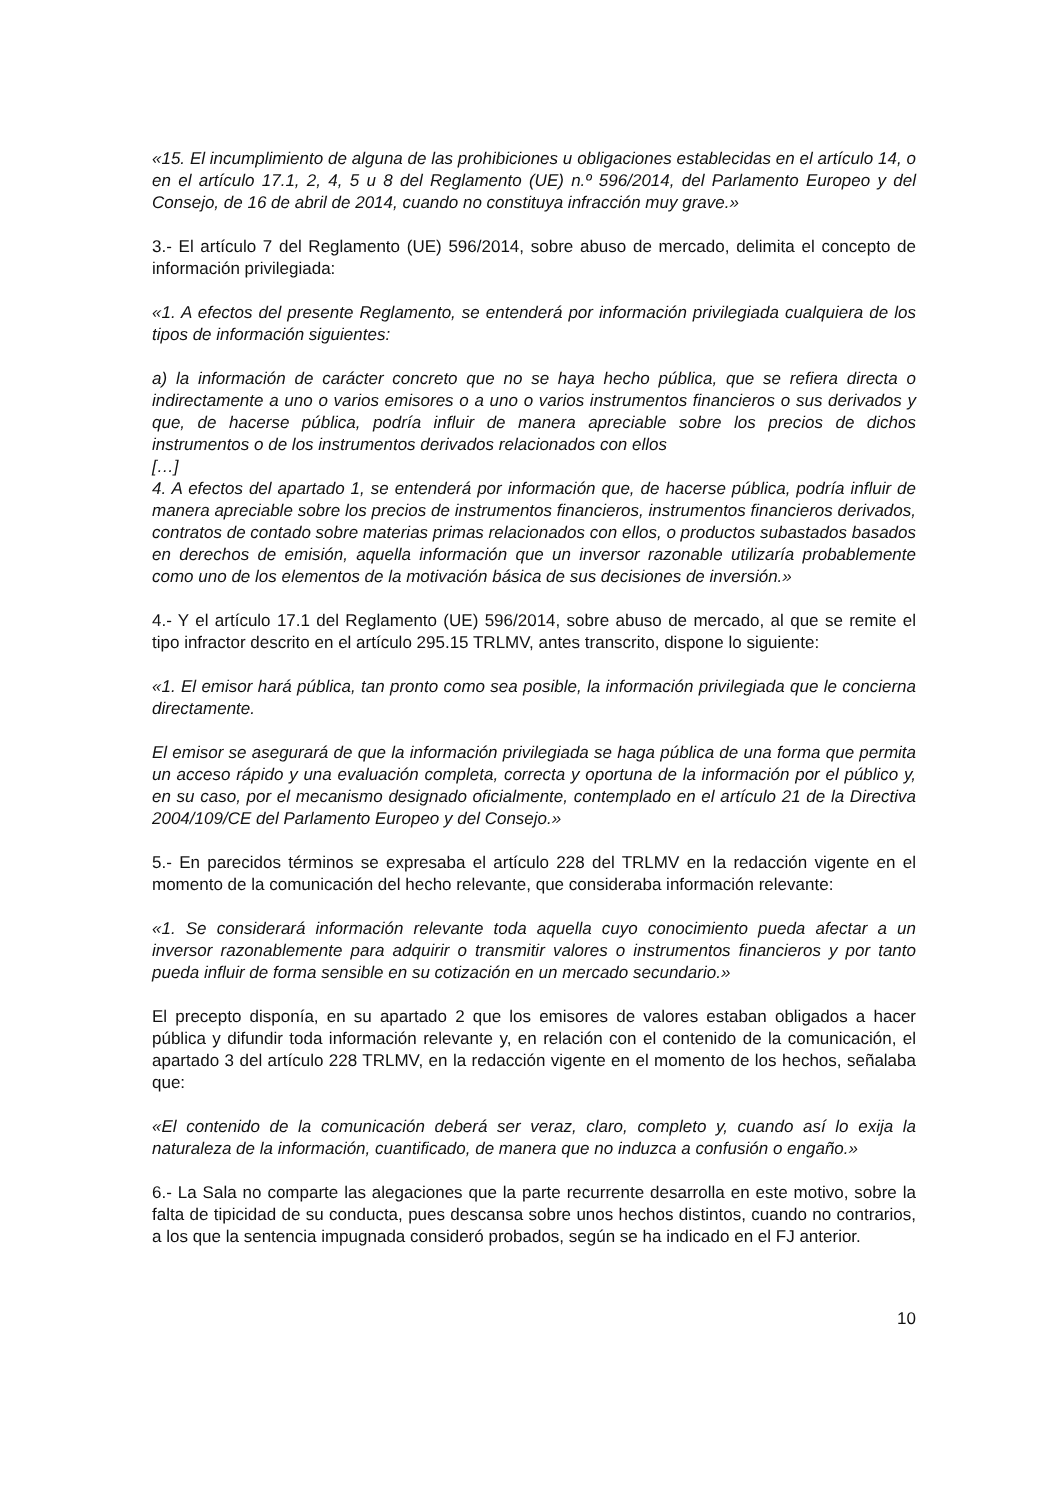«15. El incumplimiento de alguna de las prohibiciones u obligaciones establecidas en el artículo 14, o en el artículo 17.1, 2, 4, 5 u 8 del Reglamento (UE) n.º 596/2014, del Parlamento Europeo y del Consejo, de 16 de abril de 2014, cuando no constituya infracción muy grave.»
3.- El artículo 7 del Reglamento (UE) 596/2014, sobre abuso de mercado, delimita el concepto de información privilegiada:
«1. A efectos del presente Reglamento, se entenderá por información privilegiada cualquiera de los tipos de información siguientes:
a) la información de carácter concreto que no se haya hecho pública, que se refiera directa o indirectamente a uno o varios emisores o a uno o varios instrumentos financieros o sus derivados y que, de hacerse pública, podría influir de manera apreciable sobre los precios de dichos instrumentos o de los instrumentos derivados relacionados con ellos
[…]
4. A efectos del apartado 1, se entenderá por información que, de hacerse pública, podría influir de manera apreciable sobre los precios de instrumentos financieros, instrumentos financieros derivados, contratos de contado sobre materias primas relacionados con ellos, o productos subastados basados en derechos de emisión, aquella información que un inversor razonable utilizaría probablemente como uno de los elementos de la motivación básica de sus decisiones de inversión.»
4.- Y el artículo 17.1 del Reglamento (UE) 596/2014, sobre abuso de mercado, al que se remite el tipo infractor descrito en el artículo 295.15 TRLMV, antes transcrito, dispone lo siguiente:
«1. El emisor hará pública, tan pronto como sea posible, la información privilegiada que le concierna directamente.
El emisor se asegurará de que la información privilegiada se haga pública de una forma que permita un acceso rápido y una evaluación completa, correcta y oportuna de la información por el público y, en su caso, por el mecanismo designado oficialmente, contemplado en el artículo 21 de la Directiva 2004/109/CE del Parlamento Europeo y del Consejo.»
5.- En parecidos términos se expresaba el artículo 228 del TRLMV en la redacción vigente en el momento de la comunicación del hecho relevante, que consideraba información relevante:
«1. Se considerará información relevante toda aquella cuyo conocimiento pueda afectar a un inversor razonablemente para adquirir o transmitir valores o instrumentos financieros y por tanto pueda influir de forma sensible en su cotización en un mercado secundario.»
El precepto disponía, en su apartado 2 que los emisores de valores estaban obligados a hacer pública y difundir toda información relevante y, en relación con el contenido de la comunicación, el apartado 3 del artículo 228 TRLMV, en la redacción vigente en el momento de los hechos, señalaba que:
«El contenido de la comunicación deberá ser veraz, claro, completo y, cuando así lo exija la naturaleza de la información, cuantificado, de manera que no induzca a confusión o engaño.»
6.- La Sala no comparte las alegaciones que la parte recurrente desarrolla en este motivo, sobre la falta de tipicidad de su conducta, pues descansa sobre unos hechos distintos, cuando no contrarios, a los que la sentencia impugnada consideró probados, según se ha indicado en el FJ anterior.
10